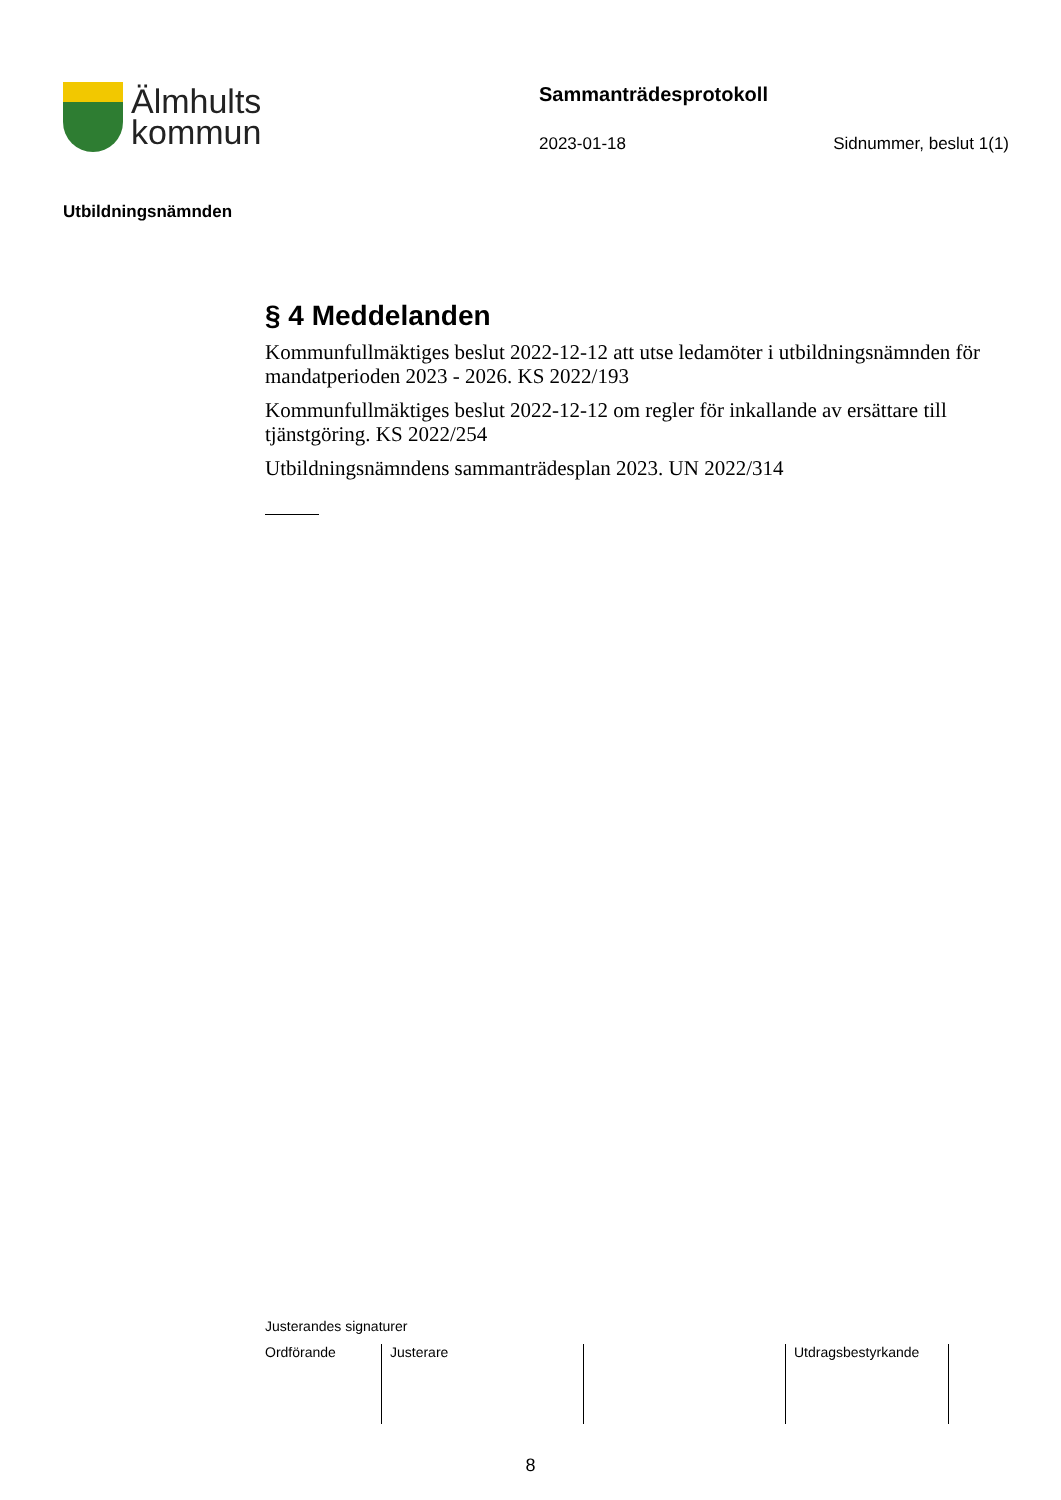Älmhults
kommun
Sammanträdesprotokoll
2023-01-18 Sidnummer, beslut 1(1)
Utbildningsnämnden
§ 4 Meddelanden
Kommunfullmäktiges beslut 2022-12-12 att utse ledamöter i utbildningsnämnden för mandatperioden 2023 - 2026. KS 2022/193
Kommunfullmäktiges beslut 2022-12-12 om regler för inkallande av ersättare till tjänstgöring. KS 2022/254
Utbildningsnämndens sammanträdesplan 2023. UN 2022/314
Justerandes signaturer
| Ordförande | Justerare | | Utdragsbestyrkande | |
8